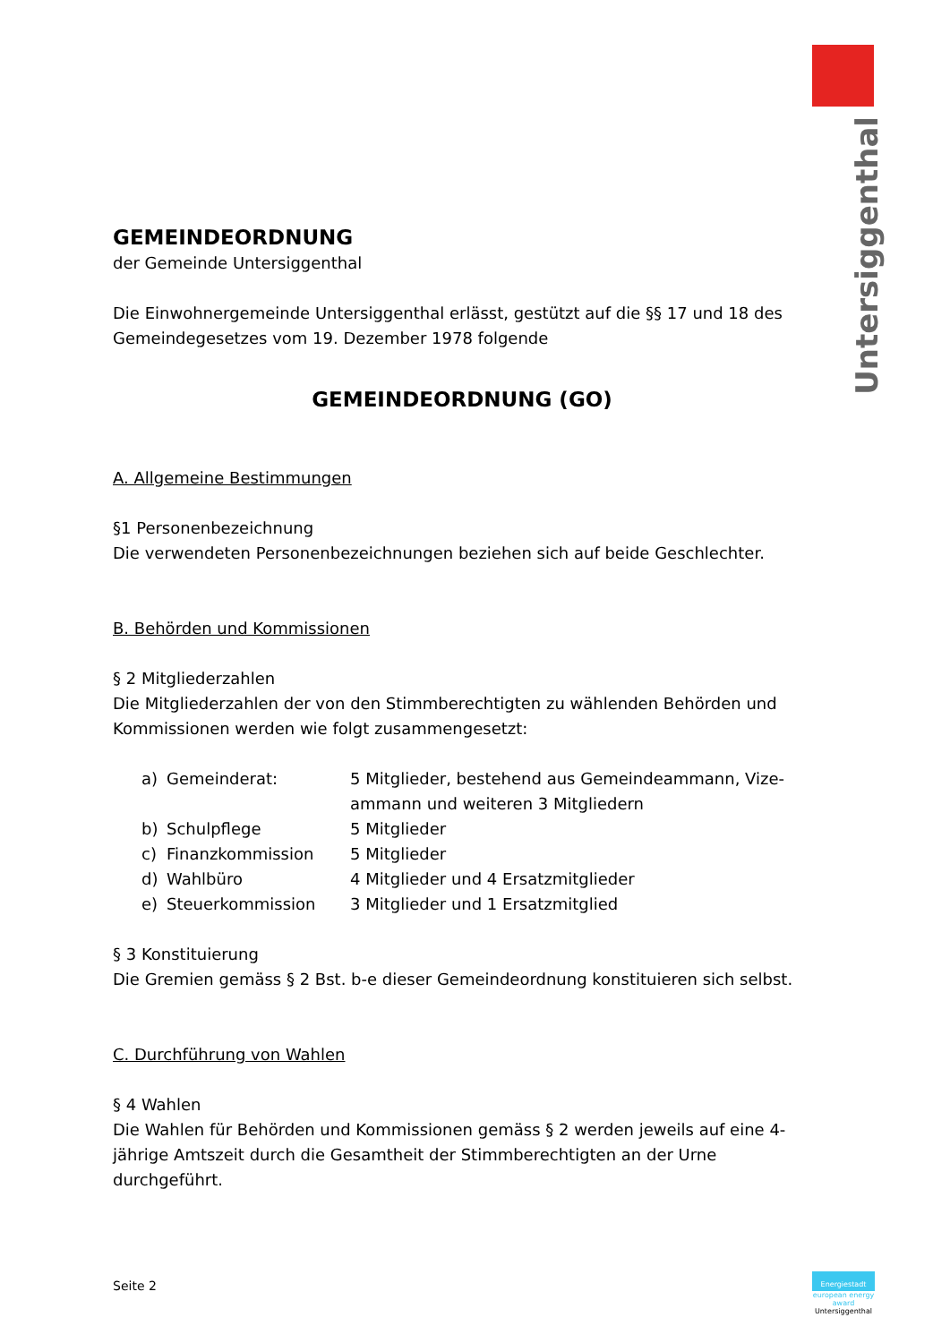Untersiggenthal
GEMEINDEORDNUNG
der Gemeinde Untersiggenthal
Die Einwohnergemeinde Untersiggenthal erlässt, gestützt auf die §§ 17 und 18 des Gemeindegesetzes vom 19. Dezember 1978 folgende
GEMEINDEORDNUNG (GO)
A. Allgemeine Bestimmungen
§1 Personenbezeichnung
Die verwendeten Personenbezeichnungen beziehen sich auf beide Geschlechter.
B. Behörden und Kommissionen
§ 2 Mitgliederzahlen
Die Mitgliederzahlen der von den Stimmberechtigten zu wählenden Behörden und Kommissionen werden wie folgt zusammengesetzt:
| a) | Gemeinderat: | 5 Mitglieder, bestehend aus Gemeindeammann, Vize- ammann und weiteren 3 Mitgliedern |
| b) | Schulpflege | 5 Mitglieder |
| c) | Finanzkommission | 5 Mitglieder |
| d) | Wahlbüro | 4 Mitglieder und 4 Ersatzmitglieder |
| e) | Steuerkommission | 3 Mitglieder und 1 Ersatzmitglied |
§ 3 Konstituierung
Die Gremien gemäss § 2 Bst. b-e dieser Gemeindeordnung konstituieren sich selbst.
C. Durchführung von Wahlen
§ 4 Wahlen
Die Wahlen für Behörden und Kommissionen gemäss § 2 werden jeweils auf eine 4-jährige Amtszeit durch die Gesamtheit der Stimmberechtigten an der Urne durchgeführt.
Seite 2
Energiestadt
european energy award
Untersiggenthal